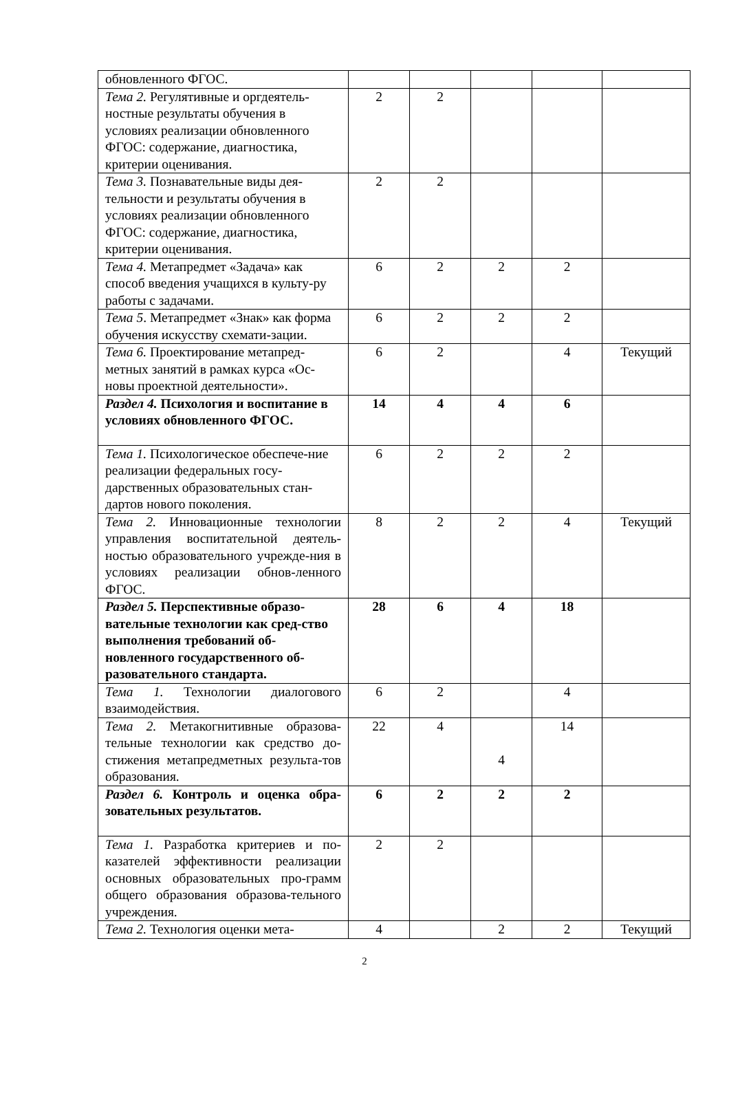| обновленного ФГОС. | | | | | |
| Тема 2. Регулятивные и оргдеятель-ностные результаты обучения в условиях реализации обновленного ФГОС: содержание, диагностика, критерии оценивания. | 2 | 2 | | | |
| Тема 3. Познавательные виды дея-тельности и результаты обучения в условиях реализации обновленного ФГОС: содержание, диагностика, критерии оценивания. | 2 | 2 | | | |
| Тема 4. Метапредмет «Задача» как способ введения учащихся в культу-ру работы с задачами. | 6 | 2 | 2 | 2 | |
| Тема 5 . Метапредмет «Знак» как форма обучения искусству схемати-зации. | 6 | 2 | 2 | 2 | |
| Тема 6. Проектирование метапред-метных занятий в рамках курса «Ос-новы проектной деятельности». | 6 | 2 | | 4 | Текущий |
| Раздел 4. Психология и воспитание в условиях обновленного ФГОС. | 14 | 4 | 4 | 6 | |
| Тема 1. Психологическое обеспече-ние реализации федеральных госу-дарственных образовательных стан-дартов нового поколения. | 6 | 2 | 2 | 2 | |
| Тема 2. Инновационные технологии управления воспитательной деятель-ностью образовательного учрежде-ния в условиях реализации обнов-ленного ФГОС. | 8 | 2 | 2 | 4 | Текущий |
| Раздел 5. Перспективные образо-вательные технологии как сред-ство выполнения требований об-новленного государственного об-разовательного стандарта. | 28 | 6 | 4 | 18 | |
| Тема 1. Технологии диалогового взаимодействия. | 6 | 2 | | 4 | |
| Тема 2. Метакогнитивные образова-тельные технологии как средство до-стижения метапредметных результа-тов образования. | 22 | 4 | 4 | 14 | |
| Раздел 6. Контроль и оценка обра-зовательных результатов. | 6 | 2 | 2 | 2 | |
| Тема 1. Разработка критериев и по-казателей эффективности реализации основных образовательных про-грамм общего образования образова-тельного учреждения. | 2 | 2 | | | |
| Тема 2. Технология оценки мета- | 4 | | 2 | 2 | Текущий |
2